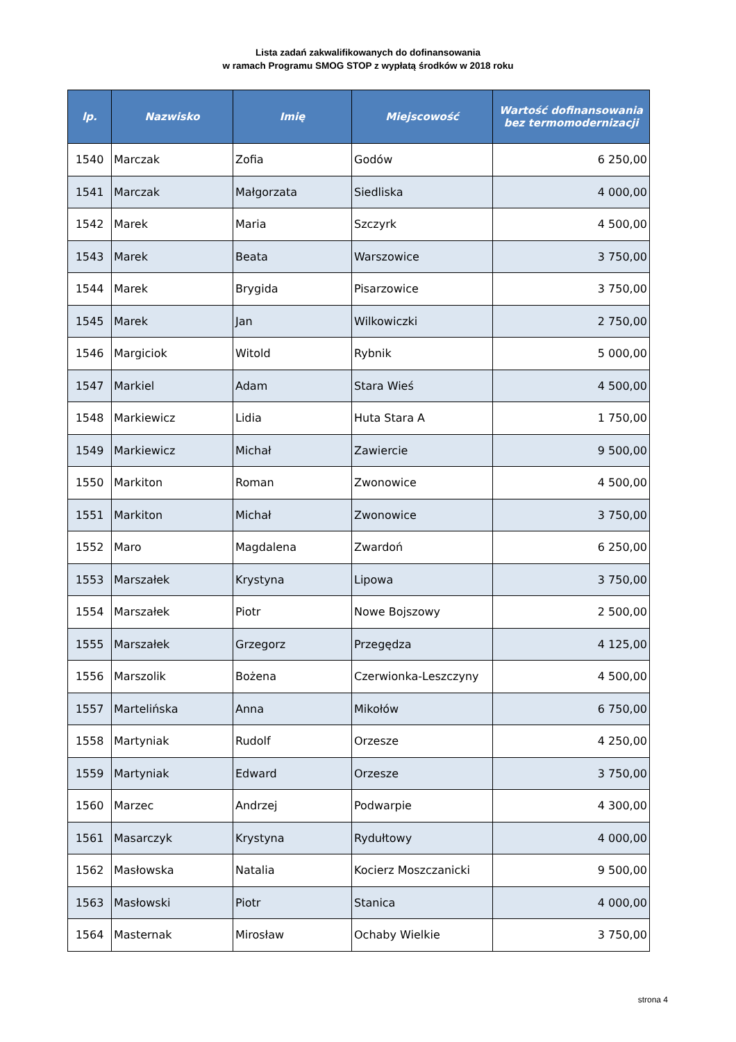Lista zadań zakwalifikowanych do dofinansowania
w ramach Programu SMOG STOP z wypłatą środków w 2018 roku
| lp. | Nazwisko | Imię | Miejscowość | Wartość dofinansowania bez termomodernizacji |
| --- | --- | --- | --- | --- |
| 1540 | Marczak | Zofia | Godów | 6 250,00 |
| 1541 | Marczak | Małgorzata | Siedliska | 4 000,00 |
| 1542 | Marek | Maria | Szczyrk | 4 500,00 |
| 1543 | Marek | Beata | Warszowice | 3 750,00 |
| 1544 | Marek | Brygida | Pisarzowice | 3 750,00 |
| 1545 | Marek | Jan | Wilkowiczki | 2 750,00 |
| 1546 | Margiciok | Witold | Rybnik | 5 000,00 |
| 1547 | Markiel | Adam | Stara Wieś | 4 500,00 |
| 1548 | Markiewicz | Lidia | Huta Stara A | 1 750,00 |
| 1549 | Markiewicz | Michał | Zawiercie | 9 500,00 |
| 1550 | Markiton | Roman | Zwonowice | 4 500,00 |
| 1551 | Markiton | Michał | Zwonowice | 3 750,00 |
| 1552 | Maro | Magdalena | Zwardoń | 6 250,00 |
| 1553 | Marszałek | Krystyna | Lipowa | 3 750,00 |
| 1554 | Marszałek | Piotr | Nowe Bojszowy | 2 500,00 |
| 1555 | Marszałek | Grzegorz | Przegędza | 4 125,00 |
| 1556 | Marszolik | Bożena | Czerwionka-Leszczyny | 4 500,00 |
| 1557 | Martelińska | Anna | Mikołów | 6 750,00 |
| 1558 | Martyniak | Rudolf | Orzesze | 4 250,00 |
| 1559 | Martyniak | Edward | Orzesze | 3 750,00 |
| 1560 | Marzec | Andrzej | Podwarpie | 4 300,00 |
| 1561 | Masarczyk | Krystyna | Rydułtowy | 4 000,00 |
| 1562 | Masłowska | Natalia | Kocierz Moszczanicki | 9 500,00 |
| 1563 | Masłowski | Piotr | Stanica | 4 000,00 |
| 1564 | Masternak | Mirosław | Ochaby Wielkie | 3 750,00 |
strona 4